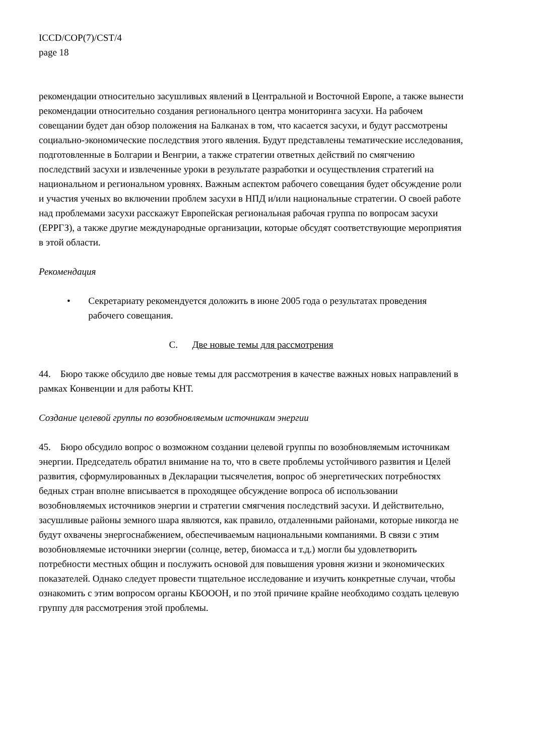ICCD/COP(7)/CST/4
page 18
рекомендации относительно засушливых явлений в Центральной и Восточной Европе, а также вынести рекомендации относительно создания регионального центра мониторинга засухи. На рабочем совещании будет дан обзор положения на Балканах в том, что касается засухи, и будут рассмотрены социально-экономические последствия этого явления. Будут представлены тематические исследования, подготовленные в Болгарии и Венгрии, а также стратегии ответных действий по смягчению последствий засухи и извлеченные уроки в результате разработки и осуществления стратегий на национальном и региональном уровнях. Важным аспектом рабочего совещания будет обсуждение роли и участия ученых во включении проблем засухи в НПД и/или национальные стратегии. О своей работе над проблемами засухи расскажут Европейская региональная рабочая группа по вопросам засухи (ЕРРГЗ), а также другие международные организации, которые обсудят соответствующие мероприятия в этой области.
Рекомендация
• Секретариату рекомендуется доложить в июне 2005 года о результатах проведения рабочего совещания.
C. Две новые темы для рассмотрения
44. Бюро также обсудило две новые темы для рассмотрения в качестве важных новых направлений в рамках Конвенции и для работы КНТ.
Создание целевой группы по возобновляемым источникам энергии
45. Бюро обсудило вопрос о возможном создании целевой группы по возобновляемым источникам энергии. Председатель обратил внимание на то, что в свете проблемы устойчивого развития и Целей развития, сформулированных в Декларации тысячелетия, вопрос об энергетических потребностях бедных стран вполне вписывается в проходящее обсуждение вопроса об использовании возобновляемых источников энергии и стратегии смягчения последствий засухи. И действительно, засушливые районы земного шара являются, как правило, отдаленными районами, которые никогда не будут охвачены энергоснабжением, обеспечиваемым национальными компаниями. В связи с этим возобновляемые источники энергии (солнце, ветер, биомасса и т.д.) могли бы удовлетворить потребности местных общин и послужить основой для повышения уровня жизни и экономических показателей. Однако следует провести тщательное исследование и изучить конкретные случаи, чтобы ознакомить с этим вопросом органы КБОООН, и по этой причине крайне необходимо создать целевую группу для рассмотрения этой проблемы.